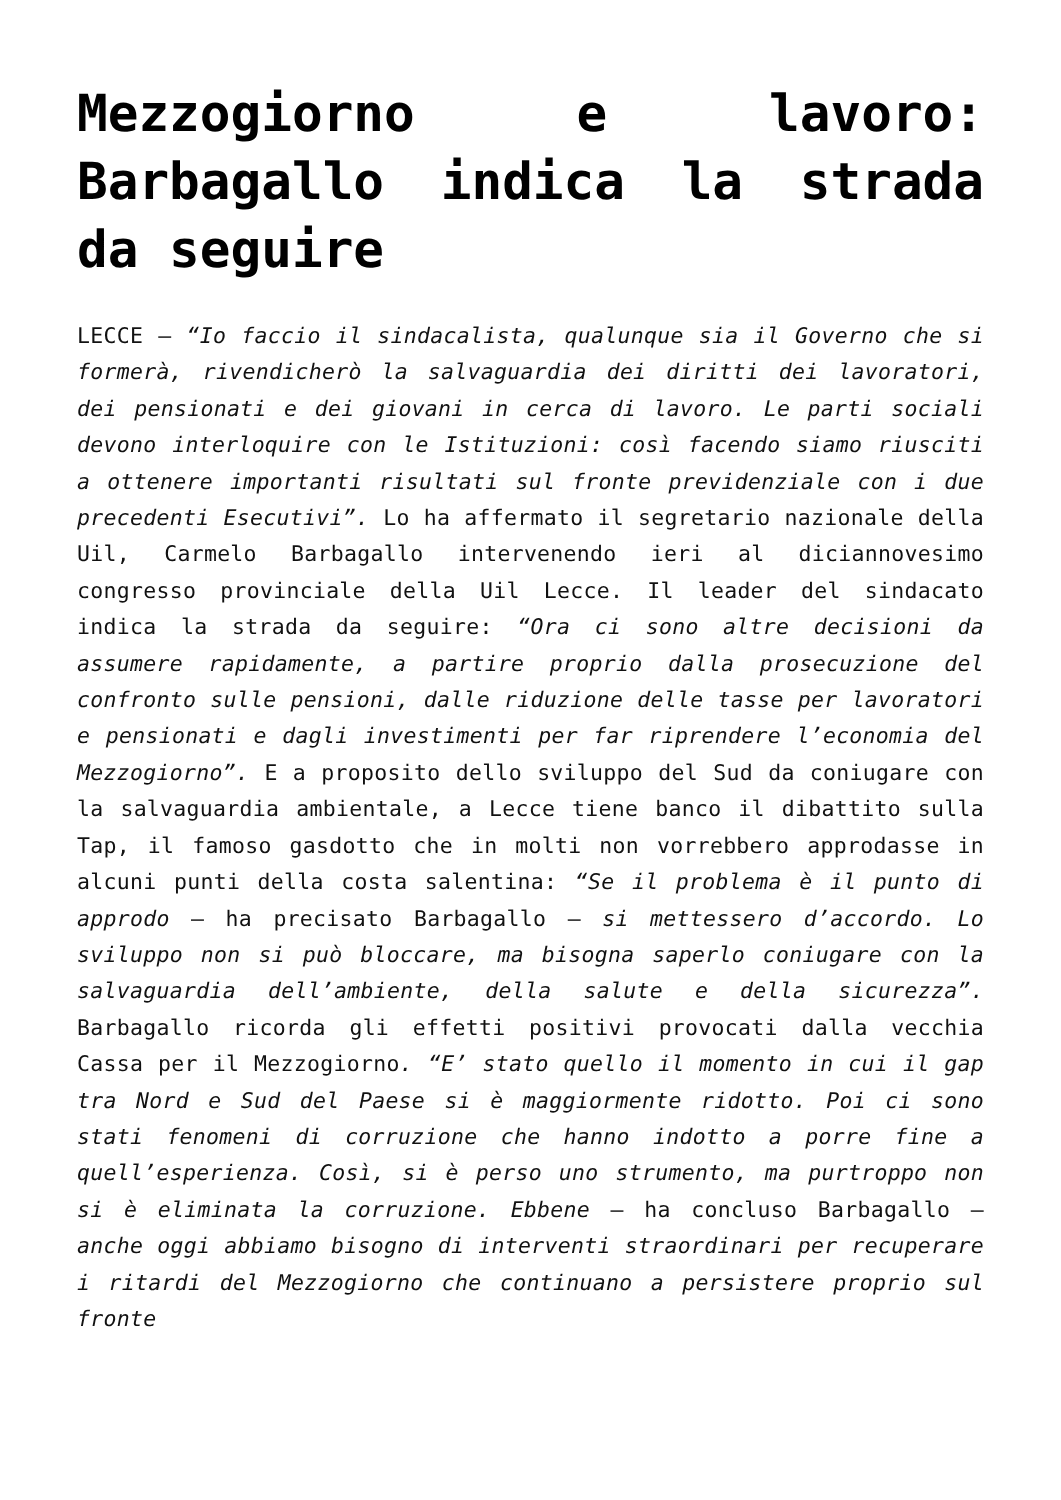Mezzogiorno e lavoro: Barbagallo indica la strada da seguire
LECCE – “Io faccio il sindacalista, qualunque sia il Governo che si formerà, rivendicherò la salvaguardia dei diritti dei lavoratori, dei pensionati e dei giovani in cerca di lavoro. Le parti sociali devono interloquire con le Istituzioni: così facendo siamo riusciti a ottenere importanti risultati sul fronte previdenziale con i due precedenti Esecutivi”. Lo ha affermato il segretario nazionale della Uil, Carmelo Barbagallo intervenendo ieri al diciannovesimo congresso provinciale della Uil Lecce. Il leader del sindacato indica la strada da seguire: “Ora ci sono altre decisioni da assumere rapidamente, a partire proprio dalla prosecuzione del confronto sulle pensioni, dalle riduzione delle tasse per lavoratori e pensionati e dagli investimenti per far riprendere l’economia del Mezzogiorno”. E a proposito dello sviluppo del Sud da coniugare con la salvaguardia ambientale, a Lecce tiene banco il dibattito sulla Tap, il famoso gasdotto che in molti non vorrebbero approdasse in alcuni punti della costa salentina: “Se il problema è il punto di approdo – ha precisato Barbagallo – si mettessero d’accordo. Lo sviluppo non si può bloccare, ma bisogna saperlo coniugare con la salvaguardia dell’ambiente, della salute e della sicurezza”. Barbagallo ricorda gli effetti positivi provocati dalla vecchia Cassa per il Mezzogiorno. “E’ stato quello il momento in cui il gap tra Nord e Sud del Paese si è maggiormente ridotto. Poi ci sono stati fenomeni di corruzione che hanno indotto a porre fine a quell’esperienza. Così, si è perso uno strumento, ma purtroppo non si è eliminata la corruzione. Ebbene – ha concluso Barbagallo – anche oggi abbiamo bisogno di interventi straordinari per recuperare i ritardi del Mezzogiorno che continuano a persistere proprio sul fronte